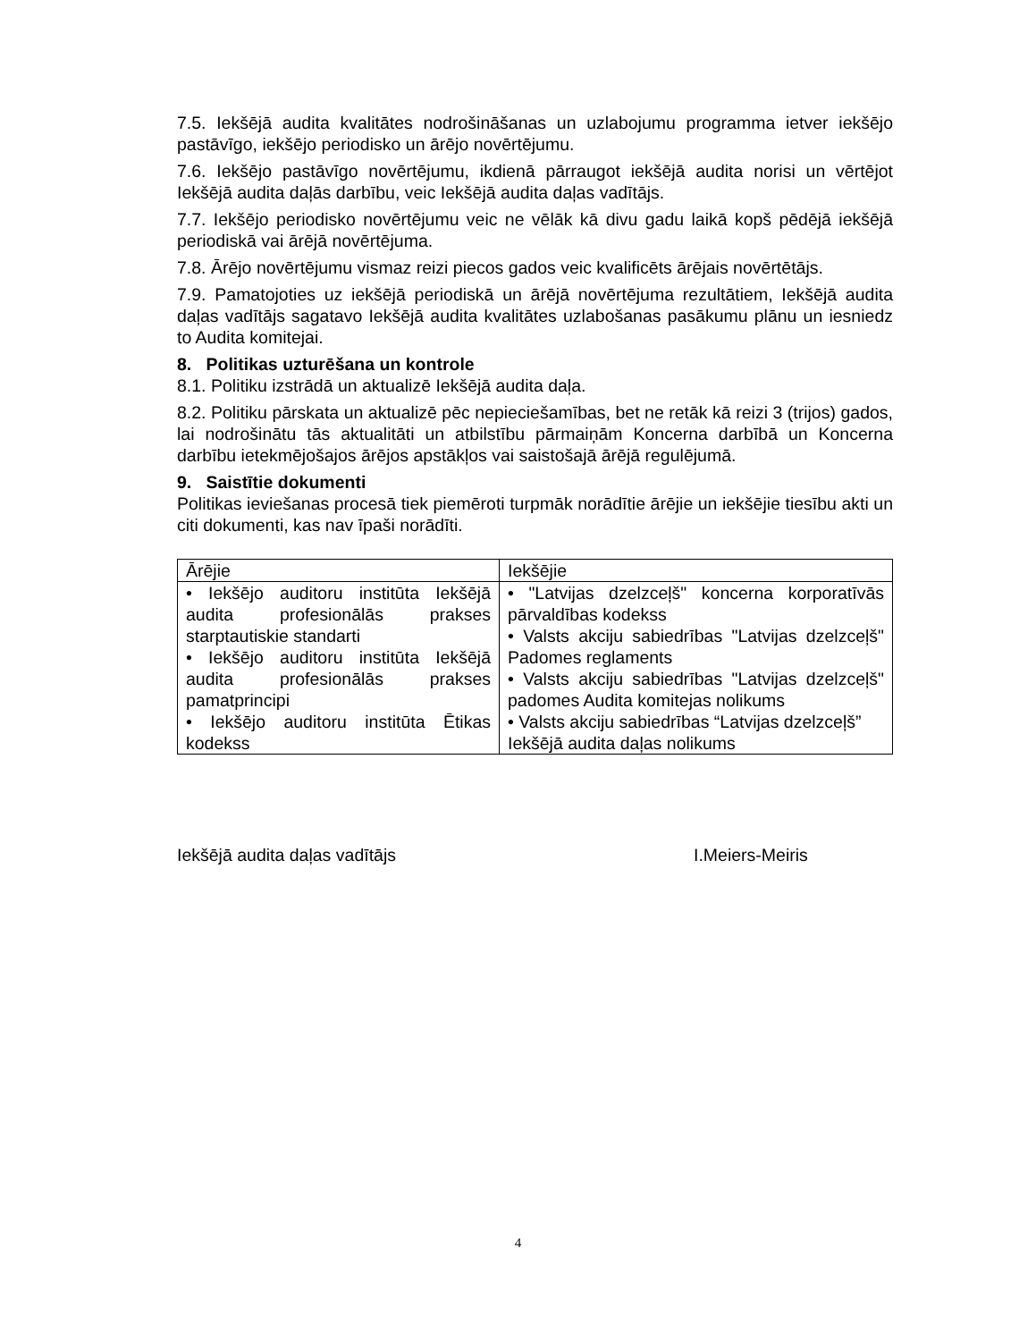7.5. Iekšējā audita kvalitātes nodrošināšanas un uzlabojumu programma ietver iekšējo pastāvīgo, iekšējo periodisko un ārējo novērtējumu.
7.6. Iekšējo pastāvīgo novērtējumu, ikdienā pārraugot iekšējā audita norisi un vērtējot Iekšējā audita daļās darbību, veic Iekšējā audita daļas vadītājs.
7.7. Iekšējo periodisko novērtējumu veic ne vēlāk kā divu gadu laikā kopš pēdējā iekšējā periodiskā vai ārējā novērtējuma.
7.8. Ārējo novērtējumu vismaz reizi piecos gados veic kvalificēts ārējais novērtētājs.
7.9. Pamatojoties uz iekšējā periodiskā un ārējā novērtējuma rezultātiem, Iekšējā audita daļas vadītājs sagatavo Iekšējā audita kvalitātes uzlabošanas pasākumu plānu un iesniedz to Audita komitejai.
8. Politikas uzturēšana un kontrole
8.1. Politiku izstrādā un aktualizē Iekšējā audita daļa.
8.2. Politiku pārskata un aktualizē pēc nepieciešamības, bet ne retāk kā reizi 3 (trijos) gados, lai nodrošinātu tās aktualitāti un atbilstību pārmaiņām Koncerna darbībā un Koncerna darbību ietekmējošajos ārējos apstākļos vai saistošajā ārējā regulējumā.
9. Saistītie dokumenti
Politikas ieviešanas procesā tiek piemēroti turpmāk norādītie ārējie un iekšējie tiesību akti un citi dokumenti, kas nav īpaši norādīti.
| Ārējie | Iekšējie |
| --- | --- |
| • Iekšējo auditoru institūta Iekšējā audita profesionālās prakses starptautiskie standarti • Iekšējo auditoru institūta Iekšējā audita profesionālās prakses pamatprincipi • Iekšējo auditoru institūta Ētikas kodekss | • "Latvijas dzelzceļš" koncerna korporatīvās pārvaldības kodekss • Valsts akciju sabiedrības "Latvijas dzelzceļš" Padomes reglaments • Valsts akciju sabiedrības "Latvijas dzelzceļš" padomes Audita komitejas nolikums • Valsts akciju sabiedrības “Latvijas dzelzceļš” Iekšējā audita daļas nolikums |
Iekšējā audita daļas vadītājs I.Meiers-Meiris
4